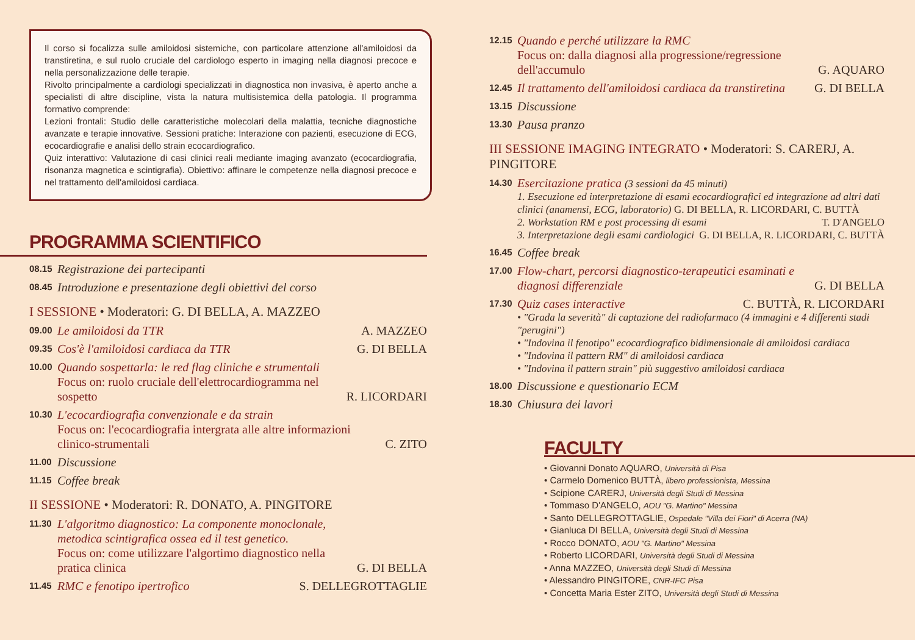Il corso si focalizza sulle amiloidosi sistemiche, con particolare attenzione all'amiloidosi da transtiretina, e sul ruolo cruciale del cardiologo esperto in imaging nella diagnosi precoce e nella personalizzazione delle terapie.
Rivolto principalmente a cardiologi specializzati in diagnostica non invasiva, è aperto anche a specialisti di altre discipline, vista la natura multisistemica della patologia. Il programma formativo comprende:
Lezioni frontali: Studio delle caratteristiche molecolari della malattia, tecniche diagnostiche avanzate e terapie innovative. Sessioni pratiche: Interazione con pazienti, esecuzione di ECG, ecocardiografie e analisi dello strain ecocardiografico.
Quiz interattivo: Valutazione di casi clinici reali mediante imaging avanzato (ecocardiografia, risonanza magnetica e scintigrafia). Obiettivo: affinare le competenze nella diagnosi precoce e nel trattamento dell'amiloidosi cardiaca.
PROGRAMMA SCIENTIFICO
08.15 Registrazione dei partecipanti
08.45 Introduzione e presentazione degli obiettivi del corso
I SESSIONE • Moderatori: G. DI BELLA, A. MAZZEO
09.00 Le amiloidosi da TTR A. MAZZEO
09.35 Cos'è l'amiloidosi cardiaca da TTR G. DI BELLA
10.00 Quando sospettarla: le red flag cliniche e strumentali
Focus on: ruolo cruciale dell'elettrocardiogramma nel sospetto R. LICORDARI
10.30 L'ecocardiografia convenzionale e da strain
Focus on: l'ecocardiografia intergrata alle altre informazioni clinico-strumentali C. ZITO
11.00 Discussione
11.15 Coffee break
II SESSIONE • Moderatori: R. DONATO, A. PINGITORE
11.30 L'algoritmo diagnostico: La componente monoclonale, metodica scintigrafica ossea ed il test genetico.
Focus on: come utilizzare l'algortimo diagnostico nella pratica clinica G. DI BELLA
11.45 RMC e fenotipo ipertrofico S. DELLEGROTTAGLIE
12.15 Quando e perché utilizzare la RMC
Focus on: dalla diagnosi alla progressione/regressione dell'accumulo G. AQUARO
12.45 Il trattamento dell'amiloidosi cardiaca da transtiretina G. DI BELLA
13.15 Discussione
13.30 Pausa pranzo
III SESSIONE IMAGING INTEGRATO • Moderatori: S. CARERJ, A. PINGITORE
14.30 Esercitazione pratica (3 sessioni da 45 minuti)
1. Esecuzione ed interpretazione di esami ecocardiografici ed integrazione ad altri dati clinici (anamensi, ECG, laboratorio) G. DI BELLA, R. LICORDARI, C. BUTTÀ
2. Workstation RM e post processing di esami T. D'ANGELO
3. Interpretazione degli esami cardiologici G. DI BELLA, R. LICORDARI, C. BUTTÀ
16.45 Coffee break
17.00 Flow-chart, percorsi diagnostico-terapeutici esaminati e diagnosi differenziale G. DI BELLA
17.30 Quiz cases interactive C. BUTTÀ, R. LICORDARI
• "Grada la severità" di captazione del radiofarmaco (4 immagini e 4 differenti stadi "perugini")
• "Indovina il fenotipo" ecocardiografico bidimensionale di amiloidosi cardiaca
• "Indovina il pattern RM" di amiloidosi cardiaca
• "Indovina il pattern strain" più suggestivo amiloidosi cardiaca
18.00 Discussione e questionario ECM
18.30 Chiusura dei lavori
FACULTY
• Giovanni Donato AQUARO, Università di Pisa
• Carmelo Domenico BUTTÀ, libero professionista, Messina
• Scipione CARERJ, Università degli Studi di Messina
• Tommaso D'ANGELO, AOU "G. Martino" Messina
• Santo DELLEGROTTAGLIE, Ospedale "Villa dei Fiori" di Acerra (NA)
• Gianluca DI BELLA, Università degli Studi di Messina
• Rocco DONATO, AOU "G. Martino" Messina
• Roberto LICORDARI, Università degli Studi di Messina
• Anna MAZZEO, Università degli Studi di Messina
• Alessandro PINGITORE, CNR-IFC Pisa
• Concetta Maria Ester ZITO, Università degli Studi di Messina